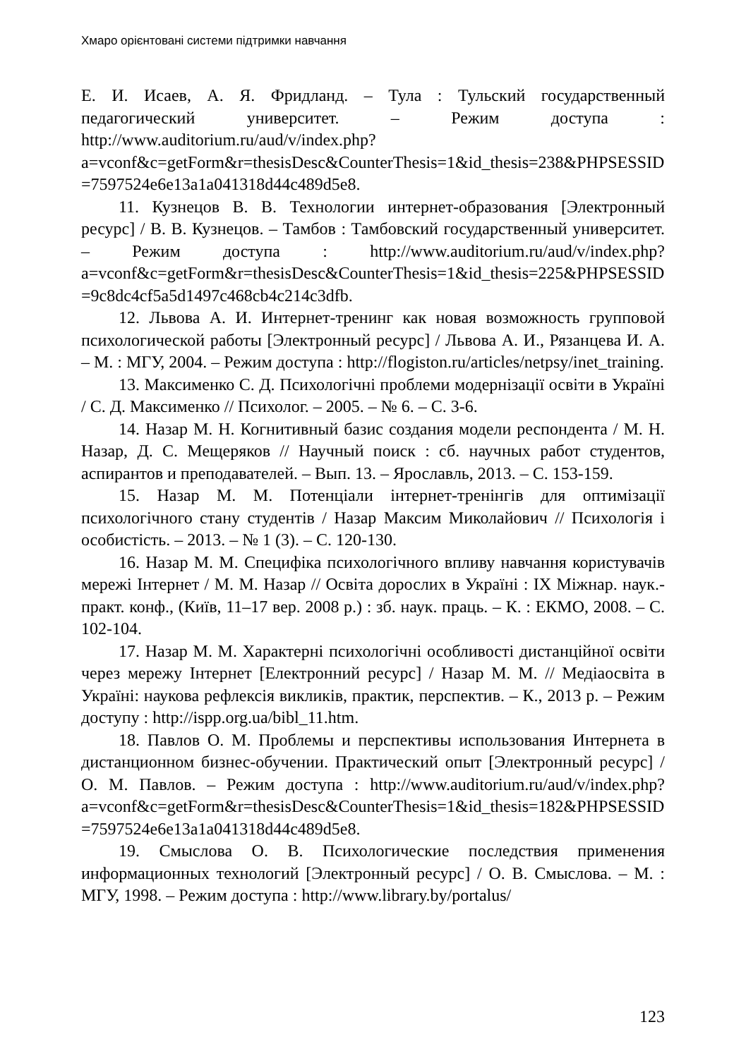Хмаро орієнтовані системи підтримки навчання
Е. И. Исаев, А. Я. Фридланд. – Тула : Тульский государственный педагогический университет. – Режим доступа : http://www.auditorium.ru/aud/v/index.php?a=vconf&c=getForm&r=thesisDesc&CounterThesis=1&id_thesis=238&PHPSESSID=7597524e6e13a1a041318d44c489d5e8.
11. Кузнецов В. В. Технологии интернет-образования [Электронный ресурс] / В. В. Кузнецов. – Тамбов : Тамбовский государственный университет. – Режим доступа : http://www.auditorium.ru/aud/v/index.php?a=vconf&c=getForm&r=thesisDesc&CounterThesis=1&id_thesis=225&PHPSESSID=9c8dc4cf5a5d1497c468cb4c214c3dfb.
12. Львова А. И. Интернет-тренинг как новая возможность групповой психологической работы [Электронный ресурс] / Львова А. И., Рязанцева И. А. – М. : МГУ, 2004. – Режим доступа : http://flogiston.ru/articles/netpsy/inet_training.
13. Максименко С. Д. Психологічні проблеми модернізації освіти в Україні / С. Д. Максименко // Психолог. – 2005. – № 6. – С. 3-6.
14. Назар М. Н. Когнитивный базис создания модели респондента / М. Н. Назар, Д. С. Мещеряков // Научный поиск : сб. научных работ студентов, аспирантов и преподавателей. – Вып. 13. – Ярославль, 2013. – С. 153-159.
15. Назар М. М. Потенціали інтернет-тренінгів для оптимізації психологічного стану студентів / Назар Максим Миколайович // Психологія і особистість. – 2013. – № 1 (3). – С. 120-130.
16. Назар М. М. Специфіка психологічного впливу навчання користувачів мережі Інтернет / М. М. Назар // Освіта дорослих в Україні : IX Міжнар. наук.-практ. конф., (Київ, 11–17 вер. 2008 р.) : зб. наук. праць. – К. : ЕКМО, 2008. – С. 102-104.
17. Назар М. М. Характерні психологічні особливості дистанційної освіти через мережу Інтернет [Електронний ресурс] / Назар М. М. // Медіаосвіта в Україні: наукова рефлексія викликів, практик, перспектив. – К., 2013 р. – Режим доступу : http://ispp.org.ua/bibl_11.htm.
18. Павлов О. М. Проблемы и перспективы использования Интернета в дистанционном бизнес-обучении. Практический опыт [Электронный ресурс] / О. М. Павлов. – Режим доступа : http://www.auditorium.ru/aud/v/index.php?a=vconf&c=getForm&r=thesisDesc&CounterThesis=1&id_thesis=182&PHPSESSID=7597524e6e13a1a041318d44c489d5e8.
19. Смыслова О. В. Психологические последствия применения информационных технологий [Электронный ресурс] / О. В. Смыслова. – М. : МГУ, 1998. – Режим доступа : http://www.library.by/portalus/
123